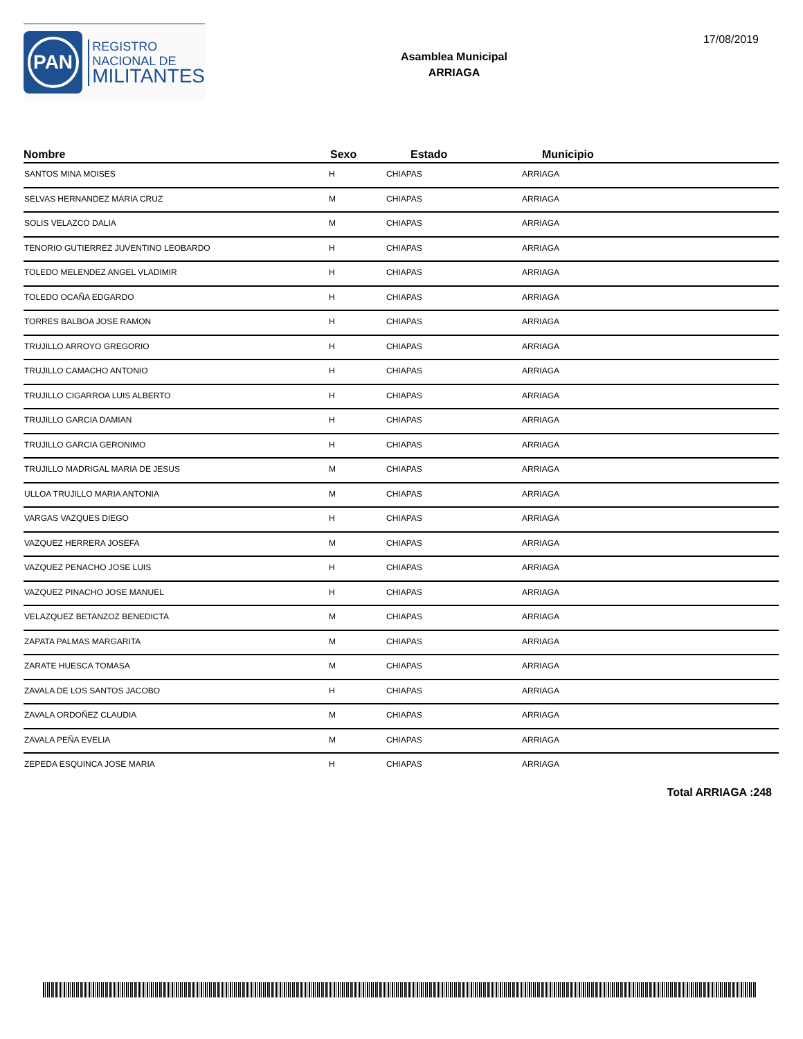PAN
REGISTRO
NACIONAL DE
MILITANTES
Asamblea Municipal
ARRIAGA
17/08/2019
| Nombre | Sexo | Estado | Municipio |
| --- | --- | --- | --- |
| SANTOS MINA MOISES | H | CHIAPAS | ARRIAGA |
| SELVAS HERNANDEZ MARIA CRUZ | M | CHIAPAS | ARRIAGA |
| SOLIS VELAZCO DALIA | M | CHIAPAS | ARRIAGA |
| TENORIO GUTIERREZ JUVENTINO LEOBARDO | H | CHIAPAS | ARRIAGA |
| TOLEDO MELENDEZ ANGEL VLADIMIR | H | CHIAPAS | ARRIAGA |
| TOLEDO OCAÑA EDGARDO | H | CHIAPAS | ARRIAGA |
| TORRES BALBOA JOSE RAMON | H | CHIAPAS | ARRIAGA |
| TRUJILLO ARROYO GREGORIO | H | CHIAPAS | ARRIAGA |
| TRUJILLO CAMACHO ANTONIO | H | CHIAPAS | ARRIAGA |
| TRUJILLO CIGARROA LUIS ALBERTO | H | CHIAPAS | ARRIAGA |
| TRUJILLO GARCIA DAMIAN | H | CHIAPAS | ARRIAGA |
| TRUJILLO GARCIA GERONIMO | H | CHIAPAS | ARRIAGA |
| TRUJILLO MADRIGAL MARIA DE JESUS | M | CHIAPAS | ARRIAGA |
| ULLOA TRUJILLO MARIA ANTONIA | M | CHIAPAS | ARRIAGA |
| VARGAS VAZQUES DIEGO | H | CHIAPAS | ARRIAGA |
| VAZQUEZ HERRERA JOSEFA | M | CHIAPAS | ARRIAGA |
| VAZQUEZ PENACHO JOSE LUIS | H | CHIAPAS | ARRIAGA |
| VAZQUEZ PINACHO JOSE MANUEL | H | CHIAPAS | ARRIAGA |
| VELAZQUEZ BETANZOZ BENEDICTA | M | CHIAPAS | ARRIAGA |
| ZAPATA PALMAS MARGARITA | M | CHIAPAS | ARRIAGA |
| ZARATE HUESCA TOMASA | M | CHIAPAS | ARRIAGA |
| ZAVALA DE LOS SANTOS JACOBO | H | CHIAPAS | ARRIAGA |
| ZAVALA ORDOÑEZ CLAUDIA | M | CHIAPAS | ARRIAGA |
| ZAVALA PEÑA EVELIA | M | CHIAPAS | ARRIAGA |
| ZEPEDA ESQUINCA JOSE MARIA | H | CHIAPAS | ARRIAGA |
Total ARRIAGA :248